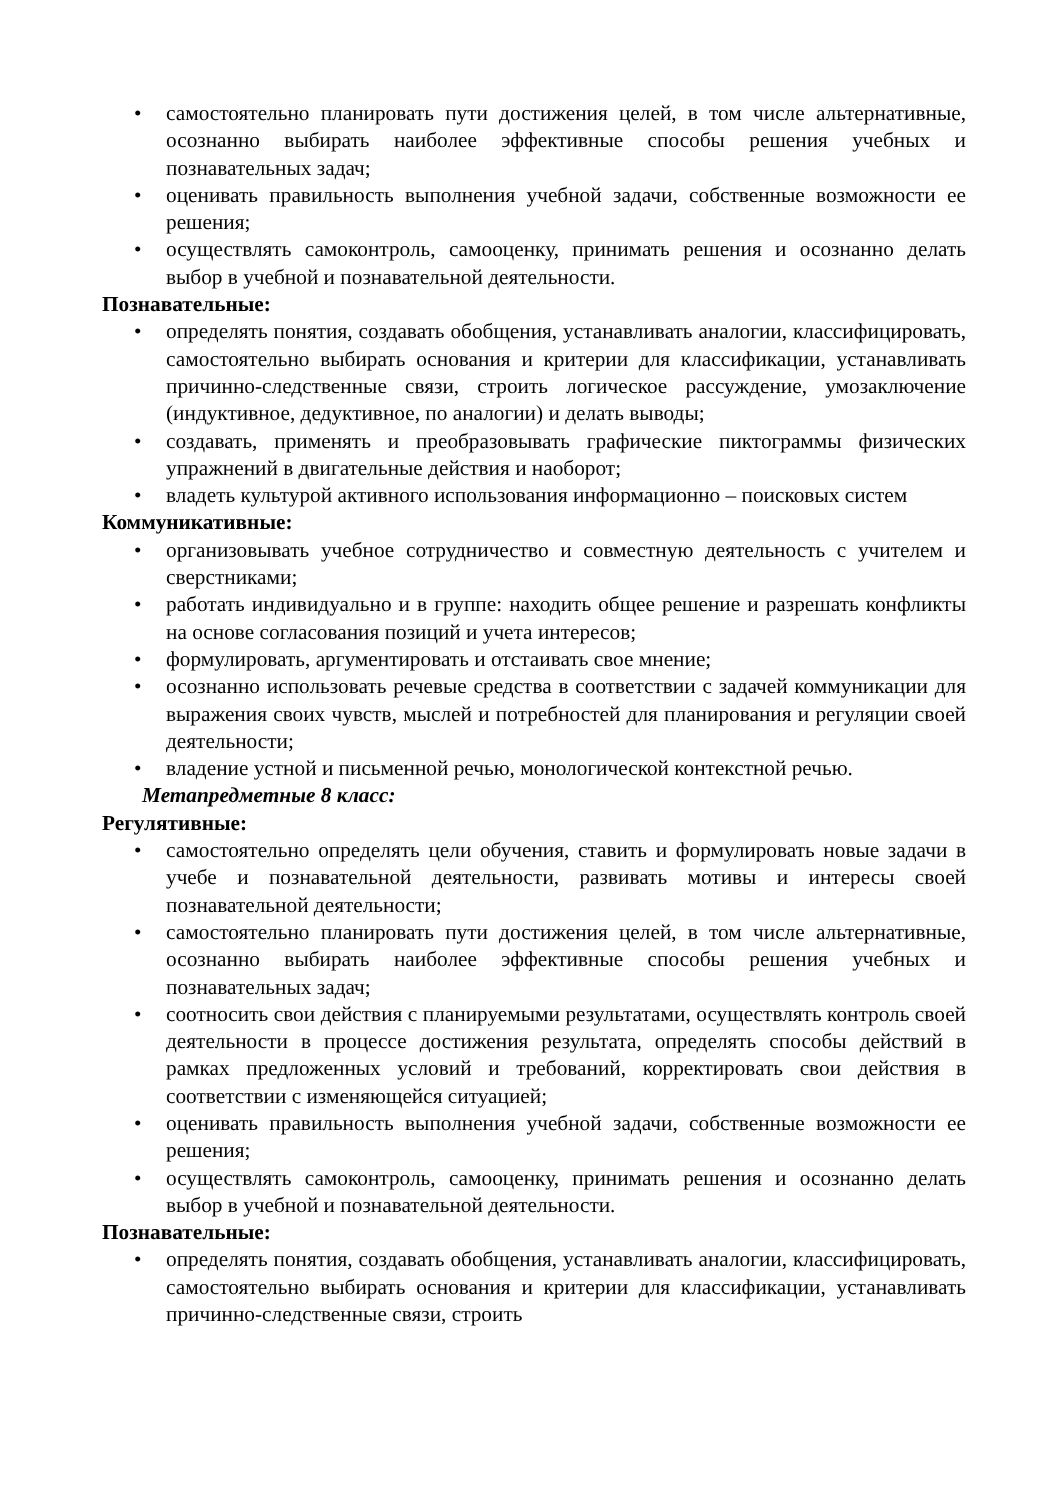• самостоятельно планировать пути достижения целей, в том числе альтернативные, осознанно выбирать наиболее эффективные способы решения учебных и познавательных задач;
• оценивать правильность выполнения учебной задачи, собственные возможности ее решения;
• осуществлять самоконтроль, самооценку, принимать решения и осознанно делать выбор в учебной и познавательной деятельности.
Познавательные:
• определять понятия, создавать обобщения, устанавливать аналогии, классифицировать, самостоятельно выбирать основания и критерии для классификации, устанавливать причинно-следственные связи, строить логическое рассуждение, умозаключение (индуктивное, дедуктивное, по аналогии) и делать выводы;
• создавать, применять и преобразовывать графические пиктограммы физических упражнений в двигательные действия и наоборот;
• владеть культурой активного использования информационно – поисковых систем
Коммуникативные:
• организовывать учебное сотрудничество и совместную деятельность с учителем и сверстниками;
• работать индивидуально и в группе: находить общее решение и разрешать конфликты на основе согласования позиций и учета интересов;
• формулировать, аргументировать и отстаивать свое мнение;
• осознанно использовать речевые средства в соответствии с задачей коммуникации для выражения своих чувств, мыслей и потребностей для планирования и регуляции своей деятельности;
• владение устной и письменной речью, монологической контекстной речью.
Метапредметные 8 класс:
Регулятивные:
• самостоятельно определять цели обучения, ставить и формулировать новые задачи в учебе и познавательной деятельности, развивать мотивы и интересы своей познавательной деятельности;
• самостоятельно планировать пути достижения целей, в том числе альтернативные, осознанно выбирать наиболее эффективные способы решения учебных и познавательных задач;
• соотносить свои действия с планируемыми результатами, осуществлять контроль своей деятельности в процессе достижения результата, определять способы действий в рамках предложенных условий и требований, корректировать свои действия в соответствии с изменяющейся ситуацией;
• оценивать правильность выполнения учебной задачи, собственные возможности ее решения;
• осуществлять самоконтроль, самооценку, принимать решения и осознанно делать выбор в учебной и познавательной деятельности.
Познавательные:
• определять понятия, создавать обобщения, устанавливать аналогии, классифицировать, самостоятельно выбирать основания и критерии для классификации, устанавливать причинно-следственные связи, строить